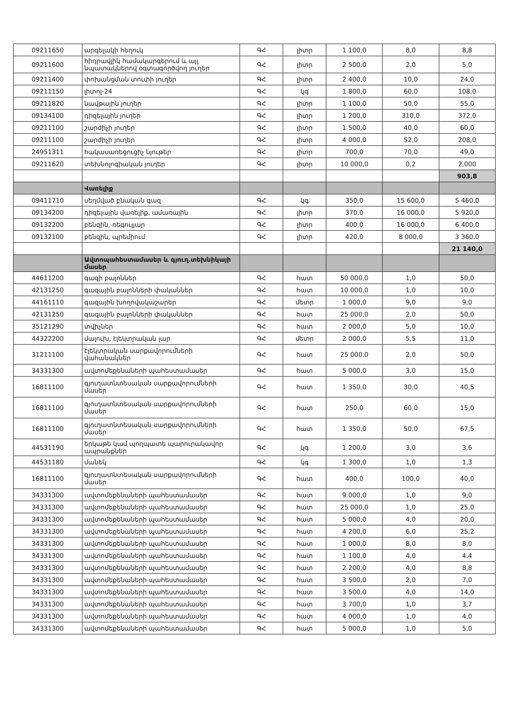| 09211650 | արգելակի հեղուկ | ԳՀ | լիտր | 1 100,0 | 8,0 | 8,8 |
| 09211600 | հիդրավլիկ համակարգերում և այլ նպատակներով օգտագործվող յուղեր | ԳՀ | լիտր | 2 500,0 | 2,0 | 5,0 |
| 09211400 | փոխանցման տուփի յուղեր | ԳՀ | լիտր | 2 400,0 | 10,0 | 24,0 |
| 09211150 | լիտոլ-24 | ԳՀ | կգ | 1 800,0 | 60,0 | 108,0 |
| 09211820 | նավթային յուղեր | ԳՀ | լիտր | 1 100,0 | 50,0 | 55,0 |
| 09134100 | դիզելային յուղեր | ԳՀ | լիտր | 1 200,0 | 310,0 | 372,0 |
| 09211100 | շարժիչի յուղեր | ԳՀ | լիտր | 1 500,0 | 40,0 | 60,0 |
| 09211100 | շարժիչի յուղեր | ԳՀ | լիտր | 4 000,0 | 52,0 | 208,0 |
| 24951311 | հակասառեցուցիչ նյութեր | ԳՀ | լիտր | 700,0 | 70,0 | 49,0 |
| 09211620 | տեխնոլոգիական յուղեր | ԳՀ | լիտր | 10 000,0 | 0,2 | 2,000 |
| | | | | | | 903,8 |
| | Վառելիք | | | | | |
| 09411710 | սեղմված բնական գազ | ԳՀ | կգ | 350,0 | 15 600,0 | 5 460,0 |
| 09134200 | դիզելային վառելիք, ամառային | ԳՀ | լիտր | 370,0 | 16 000,0 | 5 920,0 |
| 09132200 | բենզին, ռեգուլյար | ԳՀ | լիտր | 400,0 | 16 000,0 | 6 400,0 |
| 09132100 | բենզին, պրեմիում | ԳՀ | լիտր | 420,0 | 8 000,0 | 3 360,0 |
| | | | | | | 21 140,0 |
| | Ավտոպահեստամասեր և գյուղ.տեխնիկայի մասեր | | | | | |
| 44611200 | գազի բալոններ | ԳՀ | հատ | 50 000,0 | 1,0 | 50,0 |
| 42131250 | գազային բալոնների փականներ | ԳՀ | հատ | 10 000,0 | 1,0 | 10,0 |
| 44161110 | գազային խողովակաշարեր | ԳՀ | մետր | 1 000,0 | 9,0 | 9,0 |
| 42131250 | գազային բալոնների փականներ | ԳՀ | հատ | 25 000,0 | 2,0 | 50,0 |
| 35121290 | տվիչներ | ԳՀ | հատ | 2 000,0 | 5,0 | 10,0 |
| 44322200 | մալուխ, էլեկտրական լար | ԳՀ | մետր | 2 000,0 | 5,5 | 11,0 |
| 31211100 | էլեկտրական սարքավորումների վահանակներ | ԳՀ | հատ | 25 000,0 | 2,0 | 50,0 |
| 34331300 | ավտոմեքենաների պահեստամասեր | ԳՀ | հատ | 5 000,0 | 3,0 | 15,0 |
| 16811100 | գյուղատնտեսական սարքավորումների մասեր | ԳՀ | հատ | 1 350,0 | 30,0 | 40,5 |
| 16811100 | գյուղատնտեսական սարքավորումների մասեր | ԳՀ | հատ | 250,0 | 60,0 | 15,0 |
| 16811100 | գյուղատնտեսական սարքավորումների մասեր | ԳՀ | հատ | 1 350,0 | 50,0 | 67,5 |
| 44531190 | երկաթե կամ պողպատե պարուրակավոր ապրանքներ | ԳՀ | կգ | 1 200,0 | 3,0 | 3,6 |
| 44531180 | մանեկ | ԳՀ | կգ | 1 300,0 | 1,0 | 1,3 |
| 16811100 | գյուղատնտեսական սարքավորումների մասեր | ԳՀ | հատ | 400,0 | 100,0 | 40,0 |
| 34331300 | ավտոմեքենաների պահեստամասեր | ԳՀ | հատ | 9 000,0 | 1,0 | 9,0 |
| 34331300 | ավտոմեքենաների պահեստամասեր | ԳՀ | հատ | 25 000,0 | 1,0 | 25,0 |
| 34331300 | ավտոմեքենաների պահեստամասեր | ԳՀ | հատ | 5 000,0 | 4,0 | 20,0 |
| 34331300 | ավտոմեքենաների պահեստամասեր | ԳՀ | հատ | 4 200,0 | 6,0 | 25,2 |
| 34331300 | ավտոմեքենաների պահեստամասեր | ԳՀ | հատ | 1 000,0 | 8,0 | 8,0 |
| 34331300 | ավտոմեքենաների պահեստամասեր | ԳՀ | հատ | 1 100,0 | 4,0 | 4,4 |
| 34331300 | ավտոմեքենաների պահեստամասեր | ԳՀ | հատ | 2 200,0 | 4,0 | 8,8 |
| 34331300 | ավտոմեքենաների պահեստամասեր | ԳՀ | հատ | 3 500,0 | 2,0 | 7,0 |
| 34331300 | ավտոմեքենաների պահեստամասեր | ԳՀ | հատ | 3 500,0 | 4,0 | 14,0 |
| 34331300 | ավտոմեքենաների պահեստամասեր | ԳՀ | հատ | 3 700,0 | 1,0 | 3,7 |
| 34331300 | ավտոմեքենաների պահեստամասեր | ԳՀ | հատ | 4 000,0 | 1,0 | 4,0 |
| 34331300 | ավտոմեքենաների պահեստամասեր | ԳՀ | հատ | 5 000,0 | 1,0 | 5,0 |